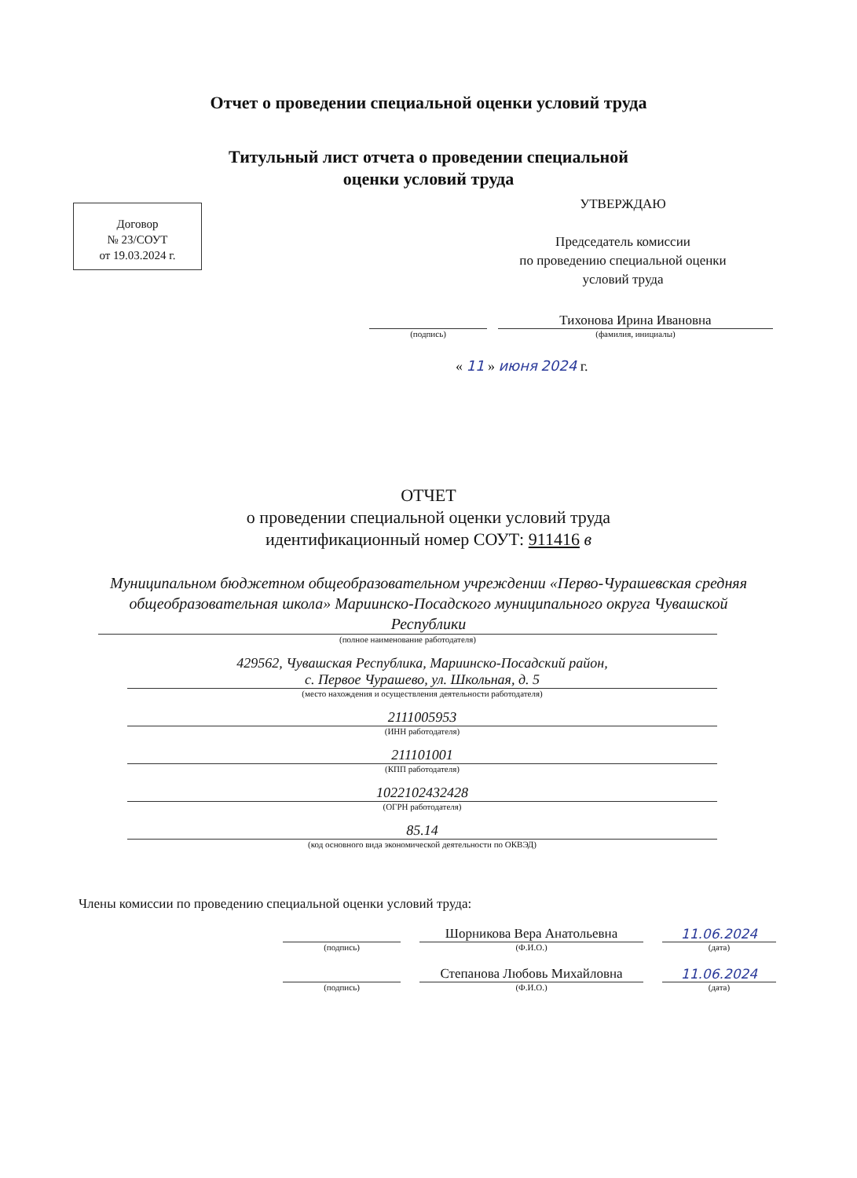Отчет о проведении специальной оценки условий труда
Титульный лист отчета о проведении специальной
оценки условий труда
Договор
№ 23/СОУТ
от 19.03.2024 г.
УТВЕРЖДАЮ
Председатель комиссии
по проведению специальной оценки
условий труда
(подпись)
Тихонова Ирина Ивановна
(фамилия, инициалы)
« 11 » июня 2024 г.
ОТЧЕТ
о проведении специальной оценки условий труда
идентификационный номер СОУТ: 911416 в
Муниципальном бюджетном общеобразовательном учреждении «Перво-Чурашевская средняя общеобразовательная школа» Мариинско-Посадского муниципального округа Чувашской Республики
(полное наименование работодателя)
429562, Чувашская Республика, Мариинско-Посадский район,
с. Первое Чурашево, ул. Школьная, д. 5
(место нахождения и осуществления деятельности работодателя)
2111005953
(ИНН работодателя)
211101001
(КПП работодателя)
1022102432428
(ОГРН работодателя)
85.14
(код основного вида экономической деятельности по ОКВЭД)
Члены комиссии по проведению специальной оценки условий труда:
(подпись)
Шорникова Вера Анатольевна
(Ф.И.О.)
11.06.2024
(дата)
(подпись)
Степанова Любовь Михайловна
(Ф.И.О.)
11.06.2024
(дата)